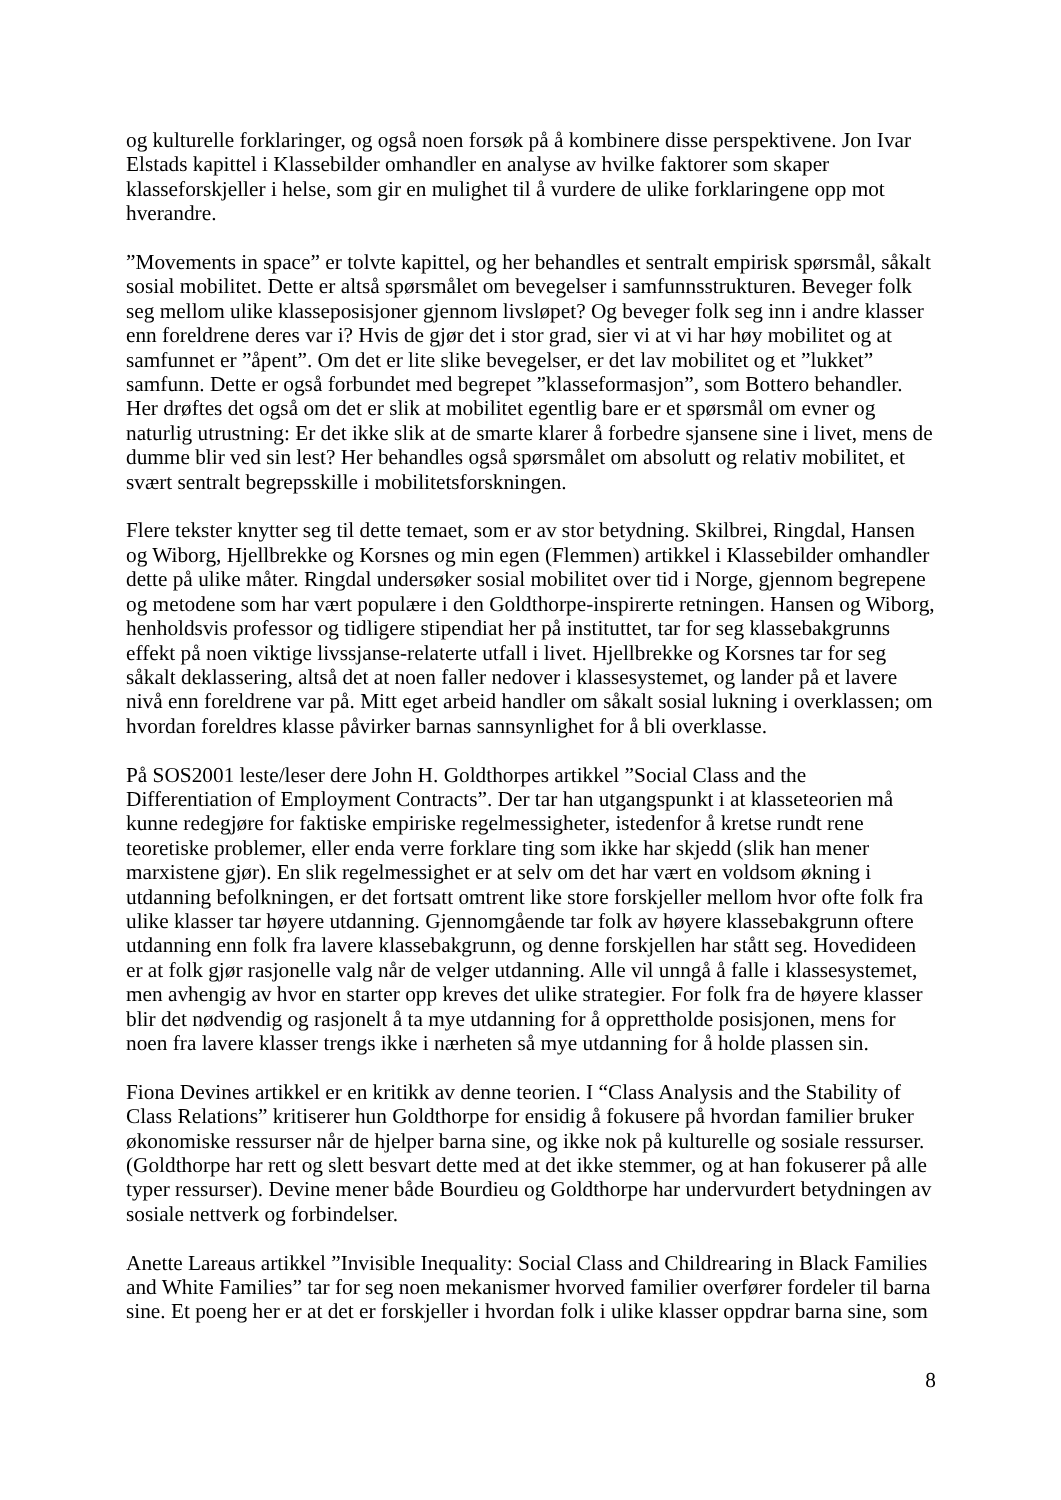og kulturelle forklaringer, og også noen forsøk på å kombinere disse perspektivene. Jon Ivar Elstads kapittel i Klassebilder omhandler en analyse av hvilke faktorer som skaper klasseforskjeller i helse, som gir en mulighet til å vurdere de ulike forklaringene opp mot hverandre.
”Movements in space” er tolvte kapittel, og her behandles et sentralt empirisk spørsmål, såkalt sosial mobilitet. Dette er altså spørsmålet om bevegelser i samfunnsstrukturen. Beveger folk seg mellom ulike klasseposisjoner gjennom livsløpet? Og beveger folk seg inn i andre klasser enn foreldrene deres var i? Hvis de gjør det i stor grad, sier vi at vi har høy mobilitet og at samfunnet er ”åpent”. Om det er lite slike bevegelser, er det lav mobilitet og et ”lukket” samfunn. Dette er også forbundet med begrepet ”klasseformasjon”, som Bottero behandler. Her drøftes det også om det er slik at mobilitet egentlig bare er et spørsmål om evner og naturlig utrustning: Er det ikke slik at de smarte klarer å forbedre sjansene sine i livet, mens de dumme blir ved sin lest? Her behandles også spørsmålet om absolutt og relativ mobilitet, et svært sentralt begrepsskille i mobilitetsforskningen.
Flere tekster knytter seg til dette temaet, som er av stor betydning. Skilbrei, Ringdal, Hansen og Wiborg, Hjellbrekke og Korsnes og min egen (Flemmen) artikkel i Klassebilder omhandler dette på ulike måter. Ringdal undersøker sosial mobilitet over tid i Norge, gjennom begrepene og metodene som har vært populære i den Goldthorpe-inspirerte retningen. Hansen og Wiborg, henholdsvis professor og tidligere stipendiat her på instituttet, tar for seg klassebakgrunns effekt på noen viktige livssjanse-relaterte utfall i livet. Hjellbrekke og Korsnes tar for seg såkalt deklassering, altså det at noen faller nedover i klassesystemet, og lander på et lavere nivå enn foreldrene var på. Mitt eget arbeid handler om såkalt sosial lukning i overklassen; om hvordan foreldres klasse påvirker barnas sannsynlighet for å bli overklasse.
På SOS2001 leste/leser dere John H. Goldthorpes artikkel ”Social Class and the Differentiation of Employment Contracts”. Der tar han utgangspunkt i at klasseteorien må kunne redegjøre for faktiske empiriske regelmessigheter, istedenfor å kretse rundt rene teoretiske problemer, eller enda verre forklare ting som ikke har skjedd (slik han mener marxistene gjør). En slik regelmessighet er at selv om det har vært en voldsom økning i utdanning befolkningen, er det fortsatt omtrent like store forskjeller mellom hvor ofte folk fra ulike klasser tar høyere utdanning. Gjennomgående tar folk av høyere klassebakgrunn oftere utdanning enn folk fra lavere klassebakgrunn, og denne forskjellen har stått seg. Hovedideen er at folk gjør rasjonelle valg når de velger utdanning. Alle vil unngå å falle i klassesystemet, men avhengig av hvor en starter opp kreves det ulike strategier. For folk fra de høyere klasser blir det nødvendig og rasjonelt å ta mye utdanning for å opprettholde posisjonen, mens for noen fra lavere klasser trengs ikke i nærheten så mye utdanning for å holde plassen sin.
Fiona Devines artikkel er en kritikk av denne teorien. I “Class Analysis and the Stability of Class Relations” kritiserer hun Goldthorpe for ensidig å fokusere på hvordan familier bruker økonomiske ressurser når de hjelper barna sine, og ikke nok på kulturelle og sosiale ressurser. (Goldthorpe har rett og slett besvart dette med at det ikke stemmer, og at han fokuserer på alle typer ressurser). Devine mener både Bourdieu og Goldthorpe har undervurdert betydningen av sosiale nettverk og forbindelser.
Anette Lareaus artikkel ”Invisible Inequality: Social Class and Childrearing in Black Families and White Families” tar for seg noen mekanismer hvorved familier overfører fordeler til barna sine. Et poeng her er at det er forskjeller i hvordan folk i ulike klasser oppdrar barna sine, som
8